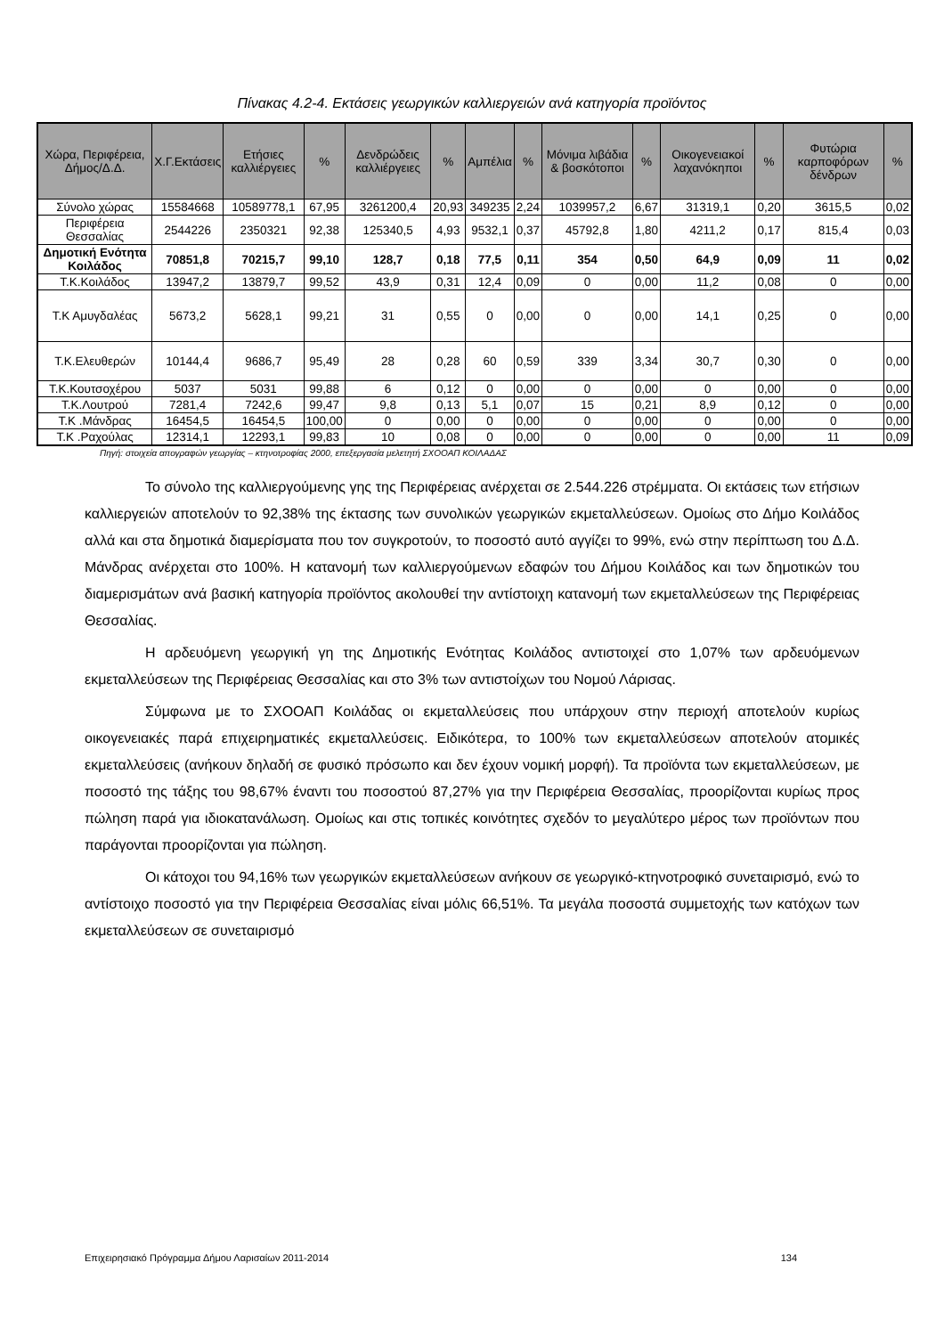Πίνακας 4.2-4. Εκτάσεις γεωργικών καλλιεργειών ανά κατηγορία προϊόντος
| Χώρα, Περιφέρεια, Δήμος/Δ.Δ. | Χ.Γ.Εκτάσεις | Ετήσιες καλλιέργειες | % | Δενδρώδεις καλλιέργειες | % | Αμπέλια | % | Μόνιμα λιβάδια & βοσκότοποι | % | Οικογενειακοί λαχανόκηποι | % | Φυτώρια καρποφόρων δένδρων | % |
| --- | --- | --- | --- | --- | --- | --- | --- | --- | --- | --- | --- | --- | --- |
| Σύνολο χώρας | 15584668 | 10589778,1 | 67,95 | 3261200,4 | 20,93 | 349235 | 2,24 | 1039957,2 | 6,67 | 31319,1 | 0,20 | 3615,5 | 0,02 |
| Περιφέρεια Θεσσαλίας | 2544226 | 2350321 | 92,38 | 125340,5 | 4,93 | 9532,1 | 0,37 | 45792,8 | 1,80 | 4211,2 | 0,17 | 815,4 | 0,03 |
| Δημοτική Ενότητα Κοιλάδος | 70851,8 | 70215,7 | 99,10 | 128,7 | 0,18 | 77,5 | 0,11 | 354 | 0,50 | 64,9 | 0,09 | 11 | 0,02 |
| Τ.Κ.Κοιλάδος | 13947,2 | 13879,7 | 99,52 | 43,9 | 0,31 | 12,4 | 0,09 | 0 | 0,00 | 11,2 | 0,08 | 0 | 0,00 |
| Τ.Κ Αμυγδαλέας | 5673,2 | 5628,1 | 99,21 | 31 | 0,55 | 0 | 0,00 | 0 | 0,00 | 14,1 | 0,25 | 0 | 0,00 |
| Τ.Κ.Ελευθερών | 10144,4 | 9686,7 | 95,49 | 28 | 0,28 | 60 | 0,59 | 339 | 3,34 | 30,7 | 0,30 | 0 | 0,00 |
| Τ.Κ.Κουτσοχέρου | 5037 | 5031 | 99,88 | 6 | 0,12 | 0 | 0,00 | 0 | 0,00 | 0 | 0,00 | 0 | 0,00 |
| Τ.Κ.Λουτρού | 7281,4 | 7242,6 | 99,47 | 9,8 | 0,13 | 5,1 | 0,07 | 15 | 0,21 | 8,9 | 0,12 | 0 | 0,00 |
| Τ.Κ .Μάνδρας | 16454,5 | 16454,5 | 100,00 | 0 | 0,00 | 0 | 0,00 | 0 | 0,00 | 0 | 0,00 | 0 | 0,00 |
| Τ.Κ .Ραχούλας | 12314,1 | 12293,1 | 99,83 | 10 | 0,08 | 0 | 0,00 | 0 | 0,00 | 0 | 0,00 | 11 | 0,09 |
Πηγή: στοιχεία απογραφών γεωργίας – κτηνοτροφίας 2000, επεξεργασία μελετητή ΣΧΟΟΑΠ ΚΟΙΛΑΔΑΣ
Το σύνολο της καλλιεργούμενης γης της Περιφέρειας ανέρχεται σε 2.544.226 στρέμματα. Οι εκτάσεις των ετήσιων καλλιεργειών αποτελούν το 92,38% της έκτασης των συνολικών γεωργικών εκμεταλλεύσεων. Ομοίως στο Δήμο Κοιλάδος αλλά και στα δημοτικά διαμερίσματα που τον συγκροτούν, το ποσοστό αυτό αγγίζει το 99%, ενώ στην περίπτωση του Δ.Δ. Μάνδρας ανέρχεται στο 100%. Η κατανομή των καλλιεργούμενων εδαφών του Δήμου Κοιλάδος και των δημοτικών του διαμερισμάτων ανά βασική κατηγορία προϊόντος ακολουθεί την αντίστοιχη κατανομή των εκμεταλλεύσεων της Περιφέρειας Θεσσαλίας.
Η αρδευόμενη γεωργική γη της Δημοτικής Ενότητας Κοιλάδος αντιστοιχεί στο 1,07% των αρδευόμενων εκμεταλλεύσεων της Περιφέρειας Θεσσαλίας και στο 3% των αντιστοίχων του Νομού Λάρισας.
Σύμφωνα με το ΣΧΟΟΑΠ Κοιλάδας οι εκμεταλλεύσεις που υπάρχουν στην περιοχή αποτελούν κυρίως οικογενειακές παρά επιχειρηματικές εκμεταλλεύσεις. Ειδικότερα, το 100% των εκμεταλλεύσεων αποτελούν ατομικές εκμεταλλεύσεις (ανήκουν δηλαδή σε φυσικό πρόσωπο και δεν έχουν νομική μορφή). Τα προϊόντα των εκμεταλλεύσεων, με ποσοστό της τάξης του 98,67% έναντι του ποσοστού 87,27% για την Περιφέρεια Θεσσαλίας, προορίζονται κυρίως προς πώληση παρά για ιδιοκατανάλωση. Ομοίως και στις τοπικές κοινότητες σχεδόν το μεγαλύτερο μέρος των προϊόντων που παράγονται προορίζονται για πώληση.
Οι κάτοχοι του 94,16% των γεωργικών εκμεταλλεύσεων ανήκουν σε γεωργικό-κτηνοτροφικό συνεταιρισμό, ενώ το αντίστοιχο ποσοστό για την Περιφέρεια Θεσσαλίας είναι μόλις 66,51%. Τα μεγάλα ποσοστά συμμετοχής των κατόχων των εκμεταλλεύσεων σε συνεταιρισμό
Επιχειρησιακό Πρόγραμμα Δήμου Λαρισαίων 2011-2014 134